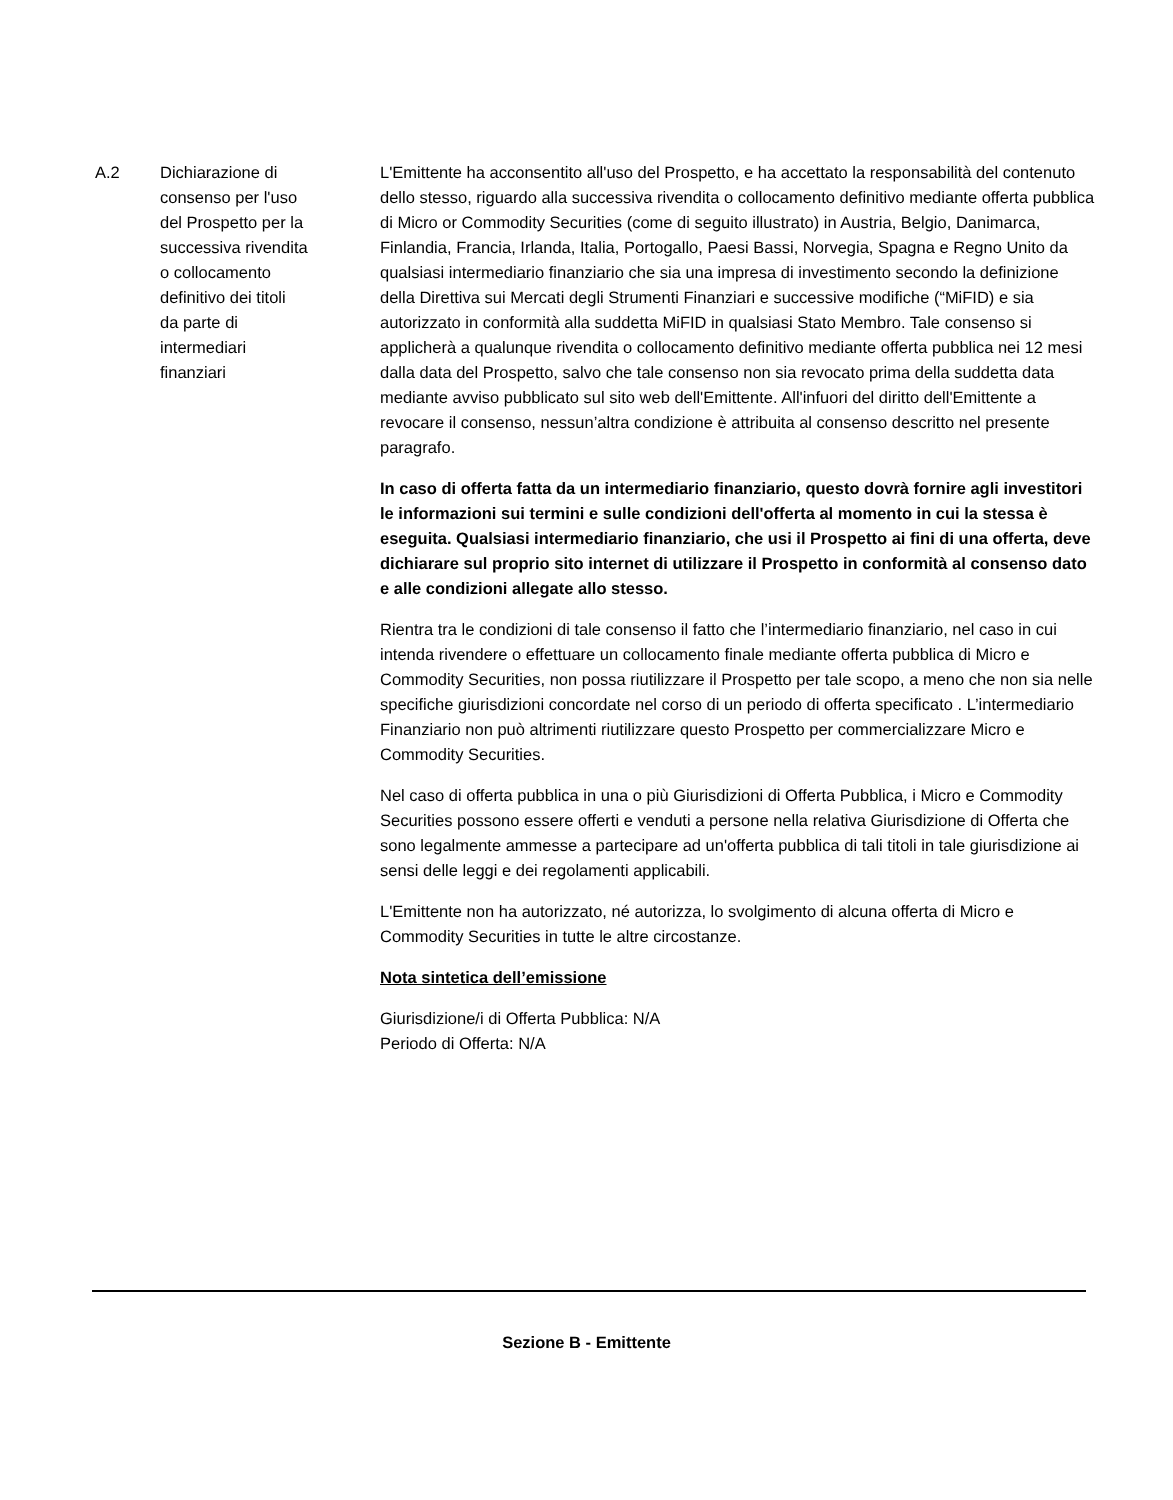| A.2 | Dichiarazione di consenso per l'uso del Prospetto per la successiva rivendita o collocamento definitivo dei titoli da parte di intermediari finanziari | L'Emittente ha acconsentito all'uso del Prospetto, e ha accettato la responsabilità del contenuto dello stesso, riguardo alla successiva rivendita o collocamento definitivo mediante offerta pubblica di Micro or Commodity Securities (come di seguito illustrato) in Austria, Belgio, Danimarca, Finlandia, Francia, Irlanda, Italia, Portogallo, Paesi Bassi, Norvegia, Spagna e Regno Unito da qualsiasi intermediario finanziario che sia una impresa di investimento secondo la definizione della Direttiva sui Mercati degli Strumenti Finanziari e successive modifiche (“MiFID) e sia autorizzato in conformità alla suddetta MiFID in qualsiasi Stato Membro. Tale consenso si applicherà a qualunque rivendita o collocamento definitivo mediante offerta pubblica nei 12 mesi dalla data del Prospetto, salvo che tale consenso non sia revocato prima della suddetta data mediante avviso pubblicato sul sito web dell'Emittente. All'infuori del diritto dell'Emittente a revocare il consenso, nessun’altra condizione è attribuita al consenso descritto nel presente paragrafo. In caso di offerta fatta da un intermediario finanziario, questo dovrà fornire agli investitori le informazioni sui termini e sulle condizioni dell'offerta al momento in cui la stessa è eseguita. Qualsiasi intermediario finanziario, che usi il Prospetto ai fini di una offerta, deve dichiarare sul proprio sito internet di utilizzare il Prospetto in conformità al consenso dato e alle condizioni allegate allo stesso. Rientra tra le condizioni di tale consenso il fatto che l’intermediario finanziario, nel caso in cui intenda rivendere o effettuare un collocamento finale mediante offerta pubblica di Micro e Commodity Securities, non possa riutilizzare il Prospetto per tale scopo, a meno che non sia nelle specifiche giurisdizioni concordate nel corso di un periodo di offerta specificato . L’intermediario Finanziario non può altrimenti riutilizzare questo Prospetto per commercializzare Micro e Commodity Securities. Nel caso di offerta pubblica in una o più Giurisdizioni di Offerta Pubblica, i Micro e Commodity Securities possono essere offerti e venduti a persone nella relativa Giurisdizione di Offerta che sono legalmente ammesse a partecipare ad un'offerta pubblica di tali titoli in tale giurisdizione ai sensi delle leggi e dei regolamenti applicabili. L'Emittente non ha autorizzato, né autorizza, lo svolgimento di alcuna offerta di Micro e Commodity Securities in tutte le altre circostanze. Nota sintetica dell’emissione Giurisdizione/i di Offerta Pubblica: N/A Periodo di Offerta: N/A |
Sezione B - Emittente